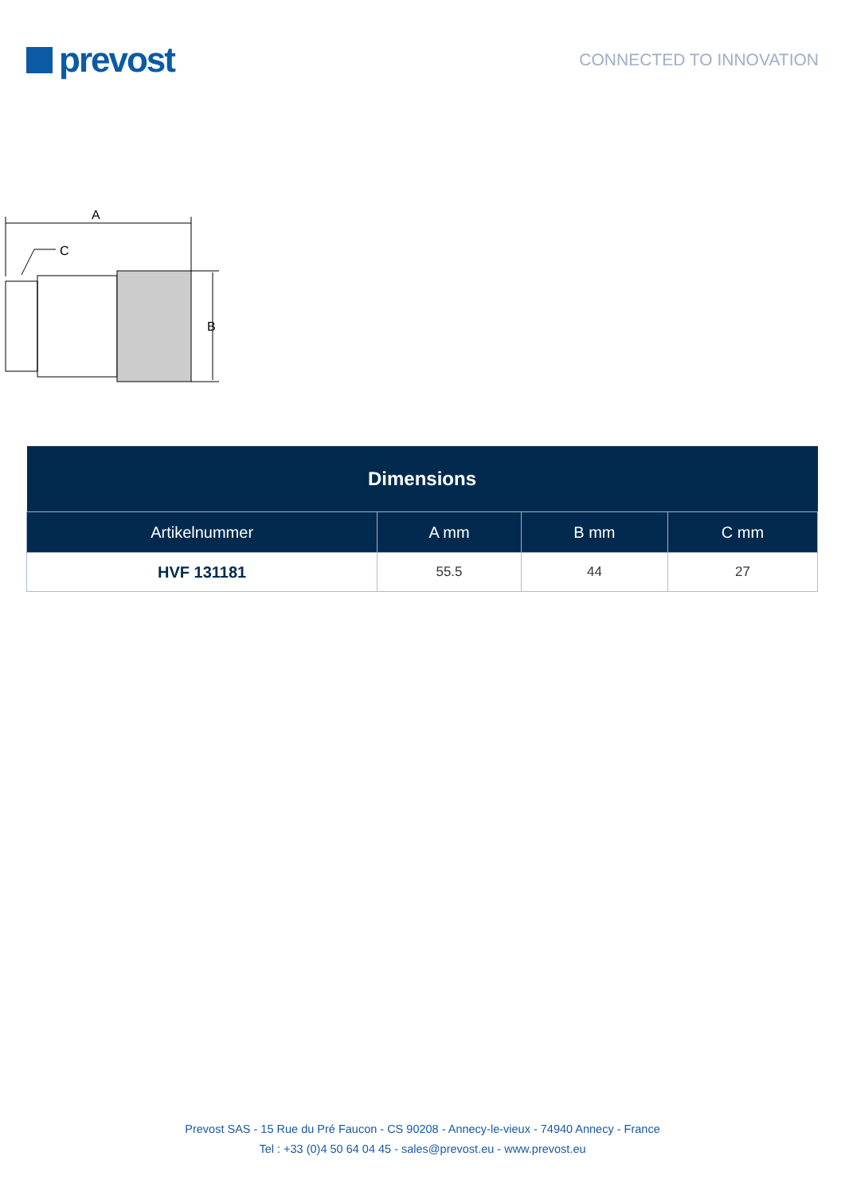prevost
CONNECTED TO INNOVATION
A
C
B
| Dimensions | | | |
| Artikelnummer | A mm | B mm | C mm |
| HVF 131181 | 55.5 | 44 | 27 |
Prevost SAS - 15 Rue du Pré Faucon - CS 90208 - Annecy-le-vieux - 74940 Annecy - France
Tel : +33 (0)4 50 64 04 45 - sales@prevost.eu - www.prevost.eu